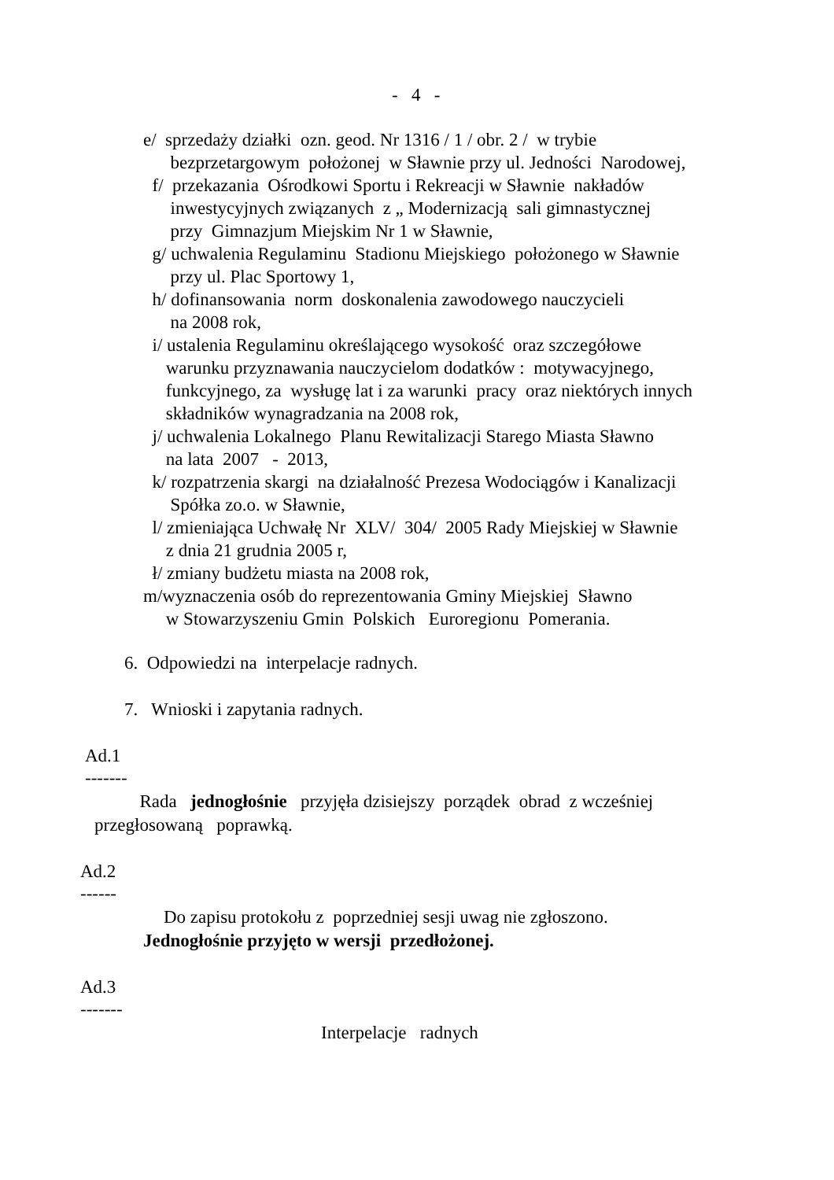- 4 -
e/ sprzedaży działki ozn. geod. Nr 1316 / 1 / obr. 2 / w trybie
bezprzetargowym położonej w Sławnie przy ul. Jedności Narodowej,
f/ przekazania Ośrodkowi Sportu i Rekreacji w Sławnie nakładów
inwestycyjnych związanych z „ Modernizacją sali gimnastycznej
przy Gimnazjum Miejskim Nr 1 w Sławnie,
g/ uchwalenia Regulaminu Stadionu Miejskiego położonego w Sławnie
przy ul. Plac Sportowy 1,
h/ dofinansowania norm doskonalenia zawodowego nauczycieli
na 2008 rok,
i/ ustalenia Regulaminu określającego wysokość oraz szczegółowe
warunku przyznawania nauczycielom dodatków : motywacyjnego,
funkcyjnego, za wysługę lat i za warunki pracy oraz niektórych innych
składników wynagradzania na 2008 rok,
j/ uchwalenia Lokalnego Planu Rewitalizacji Starego Miasta Sławno
na lata 2007 - 2013,
k/ rozpatrzenia skargi na działalność Prezesa Wodociągów i Kanalizacji
Spółka zo.o. w Sławnie,
l/ zmieniająca Uchwałę Nr XLV/ 304/ 2005 Rady Miejskiej w Sławnie
z dnia 21 grudnia 2005 r,
ł/ zmiany budżetu miasta na 2008 rok,
m/wyznaczenia osób do reprezentowania Gminy Miejskiej Sławno
w Stowarzyszeniu Gmin Polskich Euroregionu Pomerania.
6. Odpowiedzi na interpelacje radnych.
7. Wnioski i zapytania radnych.
Ad.1
-------
Rada jednogłośnie przyjęła dzisiejszy porządek obrad z wcześniej
przegłosowaną poprawką.
Ad.2
------
Do zapisu protokołu z poprzedniej sesji uwag nie zgłoszono.
Jednogłośnie przyjęto w wersji przedłożonej.
Ad.3
-------
Interpelacje radnych